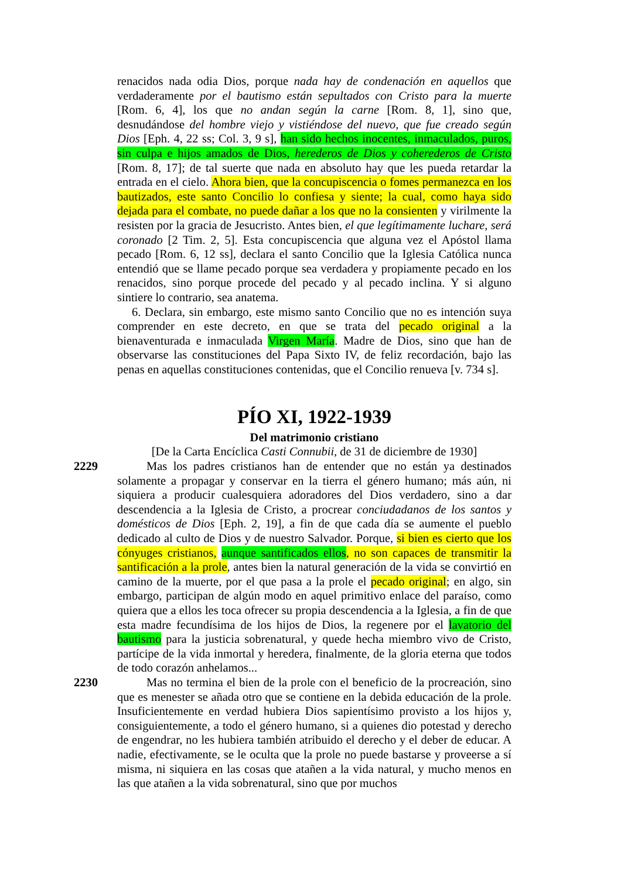renacidos nada odia Dios, porque nada hay de condenación en aquellos que verdaderamente por el bautismo están sepultados con Cristo para la muerte [Rom. 6, 4], los que no andan según la carne [Rom. 8, 1], sino que, desnudándose del hombre viejo y vistiéndose del nuevo, que fue creado según Dios [Eph. 4, 22 ss; Col. 3, 9 s], han sido hechos inocentes, inmaculados, puros, sin culpa e hijos amados de Dios, herederos de Dios y coherederos de Cristo [Rom. 8, 17]; de tal suerte que nada en absoluto hay que les pueda retardar la entrada en el cielo. Ahora bien, que la concupiscencia o fomes permanezca en los bautizados, este santo Concilio lo confiesa y siente; la cual, como haya sido dejada para el combate, no puede dañar a los que no la consienten y virilmente la resisten por la gracia de Jesucristo. Antes bien, el que legítimamente luchare, será coronado [2 Tim. 2, 5]. Esta concupiscencia que alguna vez el Apóstol llama pecado [Rom. 6, 12 ss], declara el santo Concilio que la Iglesia Católica nunca entendió que se llame pecado porque sea verdadera y propiamente pecado en los renacidos, sino porque procede del pecado y al pecado inclina. Y si alguno sintiere lo contrario, sea anatema.
6. Declara, sin embargo, este mismo santo Concilio que no es intención suya comprender en este decreto, en que se trata del pecado original a la bienaventurada e inmaculada Virgen María. Madre de Dios, sino que han de observarse las constituciones del Papa Sixto IV, de feliz recordación, bajo las penas en aquellas constituciones contenidas, que el Concilio renueva [v. 734 s].
PÍO XI, 1922-1939
Del matrimonio cristiano
[De la Carta Encíclica Casti Connubii, de 31 de diciembre de 1930]
2229
Mas los padres cristianos han de entender que no están ya destinados solamente a propagar y conservar en la tierra el género humano; más aún, ni siquiera a producir cualesquiera adoradores del Dios verdadero, sino a dar descendencia a la Iglesia de Cristo, a procrear conciudadanos de los santos y domésticos de Dios [Eph. 2, 19], a fin de que cada día se aumente el pueblo dedicado al culto de Dios y de nuestro Salvador. Porque, si bien es cierto que los cónyuges cristianos, aunque santificados ellos, no son capaces de transmitir la santificación a la prole, antes bien la natural generación de la vida se convirtió en camino de la muerte, por el que pasa a la prole el pecado original; en algo, sin embargo, participan de algún modo en aquel primitivo enlace del paraíso, como quiera que a ellos les toca ofrecer su propia descendencia a la Iglesia, a fin de que esta madre fecundísima de los hijos de Dios, la regenere por el lavatorio del bautismo para la justicia sobrenatural, y quede hecha miembro vivo de Cristo, partícipe de la vida inmortal y heredera, finalmente, de la gloria eterna que todos de todo corazón anhelamos...
2230
Mas no termina el bien de la prole con el beneficio de la procreación, sino que es menester se añada otro que se contiene en la debida educación de la prole. Insuficientemente en verdad hubiera Dios sapientísimo provisto a los hijos y, consiguientemente, a todo el género humano, si a quienes dio potestad y derecho de engendrar, no les hubiera también atribuido el derecho y el deber de educar. A nadie, efectivamente, se le oculta que la prole no puede bastarse y proveerse a sí misma, ni siquiera en las cosas que atañen a la vida natural, y mucho menos en las que atañen a la vida sobrenatural, sino que por muchos